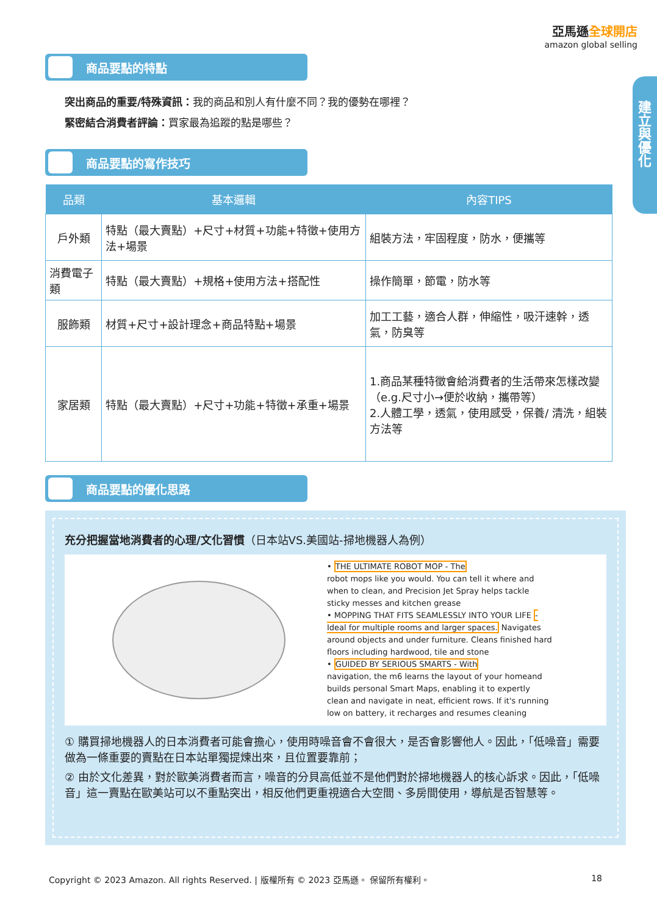亞馬遜全球開店
amazon global selling
建立與優化
商品要點的特點
突出商品的重要/特殊資訊：我的商品和別人有什麼不同？我的優勢在哪裡？
緊密結合消費者評論：買家最為追蹤的點是哪些？
商品要點的寫作技巧
| 品類 | 基本邏輯 | 內容TIPS |
| --- | --- | --- |
| 戶外類 | 特點（最大賣點）+尺寸+材質+功能+特徵+使用方法+場景 | 組裝方法，牢固程度，防水，便攜等 |
| 消費電子類 | 特點（最大賣點）+規格+使用方法+搭配性 | 操作簡單，節電，防水等 |
| 服飾類 | 材質+尺寸+設計理念+商品特點+場景 | 加工工藝，適合人群，伸縮性，吸汗速幹，透氣，防臭等 |
| 家居類 | 特點（最大賣點）+尺寸+功能+特徵+承重+場景 | 1.商品某種特徵會給消費者的生活帶來怎樣改變 （e.g.尺寸小→便於收納，攜帶等） 2.人體工學，透氣，使用感受，保養/ 清洗，組裝方法等 |
商品要點的優化思路
充分把握當地消費者的心理/文化習慣（日本站VS.美國站-掃地機器人為例）
• THE ULTIMATE ROBOT MOP - The
robot mops like you would. You can tell it where and when to clean, and Precision Jet Spray helps tackle sticky messes and kitchen grease
• MOPPING THAT FITS SEAMLESSLY INTO YOUR LIFE - Ideal for multiple rooms and larger spaces. Navigates around objects and under furniture. Cleans finished hard floors including hardwood, tile and stone
• GUIDED BY SERIOUS SMARTS - With
navigation, the m6 learns the layout of your homeand builds personal Smart Maps, enabling it to expertly clean and navigate in neat, efficient rows. If it's running low on battery, it recharges and resumes cleaning
① 購買掃地機器人的日本消費者可能會擔心，使用時噪音會不會很大，是否會影響他人。因此，「低噪音」需要做為一條重要的賣點在日本站單獨提煉出來，且位置要靠前；
② 由於文化差異，對於歐美消費者而言，噪音的分貝高低並不是他們對於掃地機器人的核心訴求。因此，「低噪音」這一賣點在歐美站可以不重點突出，相反他們更重視適合大空間、多房間使用，導航是否智慧等。
Copyright © 2023 Amazon. All rights Reserved. | 版權所有 © 2023 亞馬遜。 保留所有權利。 18